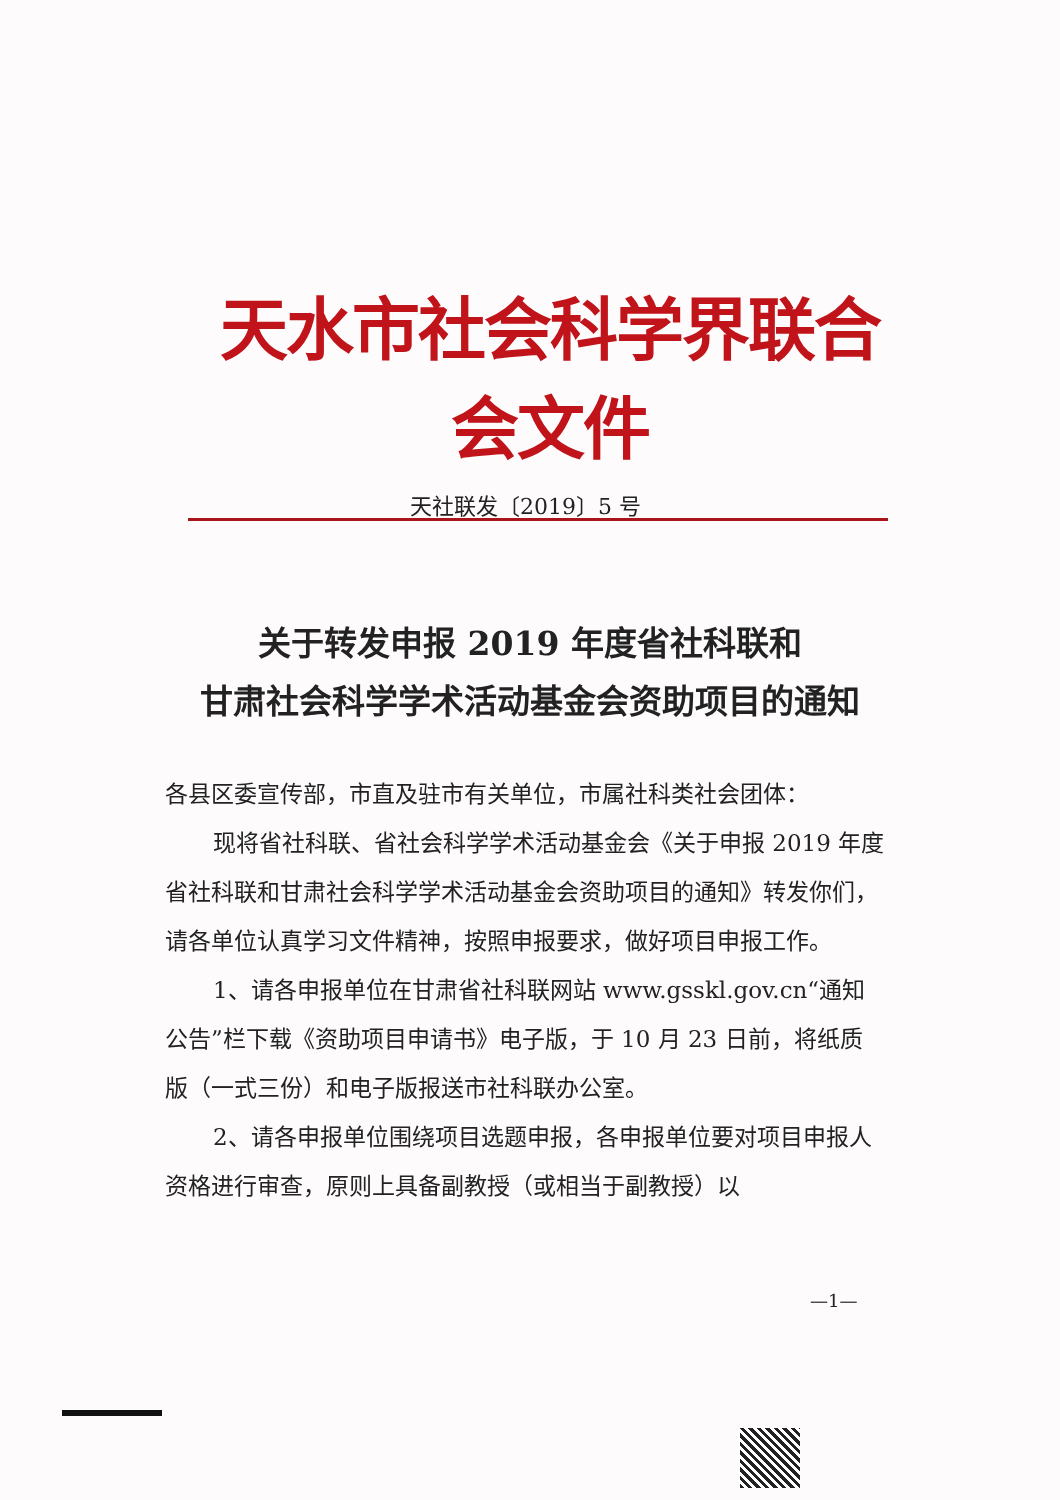天水市社会科学界联合会文件
天社联发〔2019〕5 号
关于转发申报 2019 年度省社科联和
甘肃社会科学学术活动基金会资助项目的通知
各县区委宣传部，市直及驻市有关单位，市属社科类社会团体：
现将省社科联、省社会科学学术活动基金会《关于申报 2019 年度省社科联和甘肃社会科学学术活动基金会资助项目的通知》转发你们，请各单位认真学习文件精神，按照申报要求，做好项目申报工作。
1、请各申报单位在甘肃省社科联网站 www.gsskl.gov.cn“通知公告”栏下载《资助项目申请书》电子版，于 10 月 23 日前，将纸质版（一式三份）和电子版报送市社科联办公室。
2、请各申报单位围绕项目选题申报，各申报单位要对项目申报人资格进行审查，原则上具备副教授（或相当于副教授）以
—1—